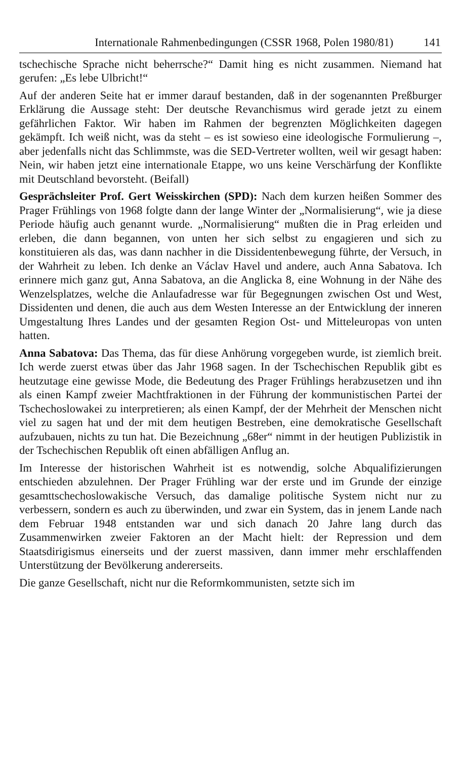Internationale Rahmenbedingungen (CSSR 1968, Polen 1980/81) 141
tschechische Sprache nicht beherrsche?“ Damit hing es nicht zusammen. Niemand hat gerufen: „Es lebe Ulbricht!“
Auf der anderen Seite hat er immer darauf bestanden, daß in der sogenannten Preßburger Erklärung die Aussage steht: Der deutsche Revanchismus wird gerade jetzt zu einem gefährlichen Faktor. Wir haben im Rahmen der begrenzten Möglichkeiten dagegen gekämpft. Ich weiß nicht, was da steht – es ist sowieso eine ideologische Formulierung –, aber jedenfalls nicht das Schlimmste, was die SED-Vertreter wollten, weil wir gesagt haben: Nein, wir haben jetzt eine internationale Etappe, wo uns keine Verschärfung der Konflikte mit Deutschland bevorsteht. (Beifall)
Gesprächsleiter Prof. Gert Weisskirchen (SPD): Nach dem kurzen heißen Sommer des Prager Frühlings von 1968 folgte dann der lange Winter der „Normalisierung“, wie ja diese Periode häufig auch genannt wurde. „Normalisierung“ mußten die in Prag erleiden und erleben, die dann begannen, von unten her sich selbst zu engagieren und sich zu konstituieren als das, was dann nachher in die Dissidentenbewegung führte, der Versuch, in der Wahrheit zu leben. Ich denke an Václav Havel und andere, auch Anna Sabatova. Ich erinnere mich ganz gut, Anna Sabatova, an die Anglicka 8, eine Wohnung in der Nähe des Wenzelsplatzes, welche die Anlaufadresse war für Begegnungen zwischen Ost und West, Dissidenten und denen, die auch aus dem Westen Interesse an der Entwicklung der inneren Umgestaltung Ihres Landes und der gesamten Region Ost- und Mitteleuropas von unten hatten.
Anna Sabatova: Das Thema, das für diese Anhörung vorgegeben wurde, ist ziemlich breit. Ich werde zuerst etwas über das Jahr 1968 sagen. In der Tschechischen Republik gibt es heutzutage eine gewisse Mode, die Bedeutung des Prager Frühlings herabzusetzen und ihn als einen Kampf zweier Machtfraktionen in der Führung der kommunistischen Partei der Tschechoslowakei zu interpretieren; als einen Kampf, der der Mehrheit der Menschen nicht viel zu sagen hat und der mit dem heutigen Bestreben, eine demokratische Gesellschaft aufzubauen, nichts zu tun hat. Die Bezeichnung „68er“ nimmt in der heutigen Publizistik in der Tschechischen Republik oft einen abfälligen Anflug an.
Im Interesse der historischen Wahrheit ist es notwendig, solche Abqualifizierungen entschieden abzulehnen. Der Prager Frühling war der erste und im Grunde der einzige gesamttschechoslowakische Versuch, das damalige politische System nicht nur zu verbessern, sondern es auch zu überwinden, und zwar ein System, das in jenem Lande nach dem Februar 1948 entstanden war und sich danach 20 Jahre lang durch das Zusammenwirken zweier Faktoren an der Macht hielt: der Repression und dem Staatsdirigismus einerseits und der zuerst massiven, dann immer mehr erschlaffenden Unterstützung der Bevölkerung andererseits.
Die ganze Gesellschaft, nicht nur die Reformkommunisten, setzte sich im